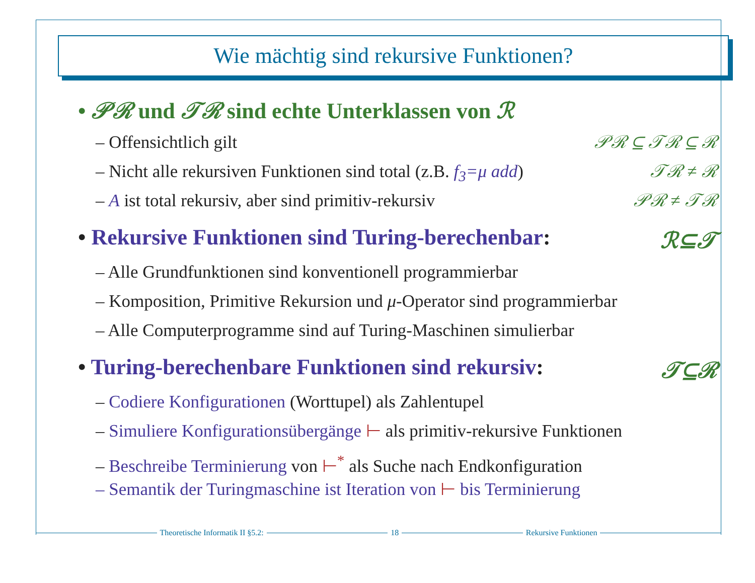Wie mächtig sind rekursive Funktionen?
• 𝒫ℛ und 𝒯ℛ sind echte Unterklassen von ℛ
– Offensichtlich gilt 𝒫ℛ ⊆ 𝒯ℛ ⊆ ℛ
– Nicht alle rekursiven Funktionen sind total (z.B. f<sub>3</sub>=μ add) 𝒯ℛ ≠ ℛ
– A ist total rekursiv, aber sind primitiv-rekursiv 𝒫ℛ ≠ 𝒯ℛ
• Rekursive Funktionen sind Turing-berechenbar: ℛ⊆𝒯
– Alle Grundfunktionen sind konventionell programmierbar
– Komposition, Primitive Rekursion und μ-Operator sind programmierbar
– Alle Computerprogramme sind auf Turing-Maschinen simulierbar
• Turing-berechenbare Funktionen sind rekursiv: 𝒯⊆ℛ
– Codiere Konfigurationen (Worttupel) als Zahlentupel
– Simuliere Konfigurationsübergänge ⊢ als primitiv-rekursive Funktionen
– Beschreibe Terminierung von ⊢<sup>*</sup> als Suche nach Endkonfiguration
– Semantik der Turingmaschine ist Iteration von ⊢ bis Terminierung
Theoretische Informatik II §5.2: 18 Rekursive Funktionen